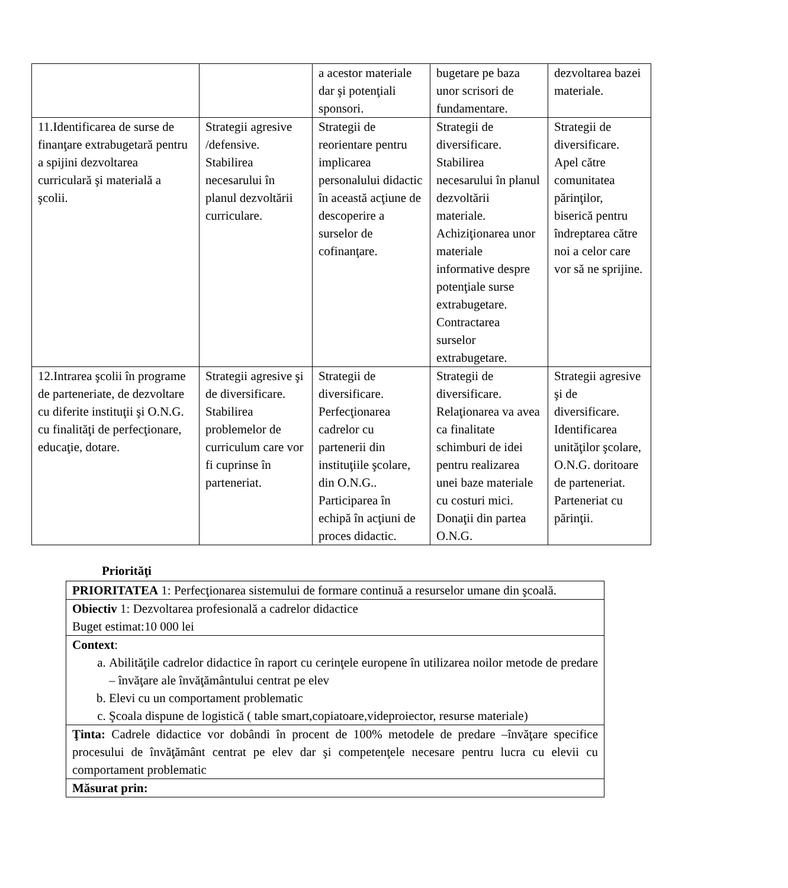| | | a acestor materiale dar şi potenţiali sponsori. | bugetare pe baza unor scrisori de fundamentare. | dezvoltarea bazei materiale. |
| 11.Identificarea de surse de finanţare extrabugetară pentru a spijini dezvoltarea curriculară şi materială a şcolii. | Strategii agresive /defensive. Stabilirea necesarului în planul dezvoltării curriculare. | Strategii de reorientare pentru implicarea personalului didactic în această acţiune de descoperire a surselor de cofinanţare. | Strategii de diversificare. Stabilirea necesarului în planul dezvoltării materiale. Achiziţionarea unor materiale informative despre potenţiale surse extrabugetare. Contractarea surselor extrabugetare. | Strategii de diversificare. Apel către comunitatea părinţilor, biserică pentru îndreptarea către noi a celor care vor să ne sprijine. |
| 12.Intrarea şcolii în programe de parteneriate, de dezvoltare cu diferite instituţii şi O.N.G. cu finalităţi de perfecţionare, educaţie, dotare. | Strategii agresive şi de diversificare. Stabilirea problemelor de curriculum care vor fi cuprinse în parteneriat. | Strategii de diversificare. Perfecţionarea cadrelor cu partenerii din instituţiile şcolare, din O.N.G.. Participarea în echipă în acţiuni de proces didactic. | Strategii de diversificare. Relaţionarea va avea ca finalitate schimburi de idei pentru realizarea unei baze materiale cu costuri mici. Donaţii din partea O.N.G. | Strategii agresive şi de diversificare. Identificarea unităţilor şcolare, O.N.G. doritoare de parteneriat. Parteneriat cu părinţii. |
Priorităţi
| PRIORITATEA 1: Perfecţionarea sistemului de formare continuă a resurselor umane din şcoală. |
| Obiectiv 1: Dezvoltarea profesională a cadrelor didactice Buget estimat:10 000 lei |
| Context : a. Abilităţile cadrelor didactice în raport cu cerinţele europene în utilizarea noilor metode de predare – învăţare ale învăţământului centrat pe elev b. Elevi cu un comportament problematic c. Şcoala dispune de logistică ( table smart,copiatoare,videproiector, resurse materiale) |
| Ţinta: Cadrele didactice vor dobândi în procent de 100% metodele de predare –învăţare specifice procesului de învăţământ centrat pe elev dar şi competenţele necesare pentru lucra cu elevii cu comportament problematic |
| Măsurat prin: |